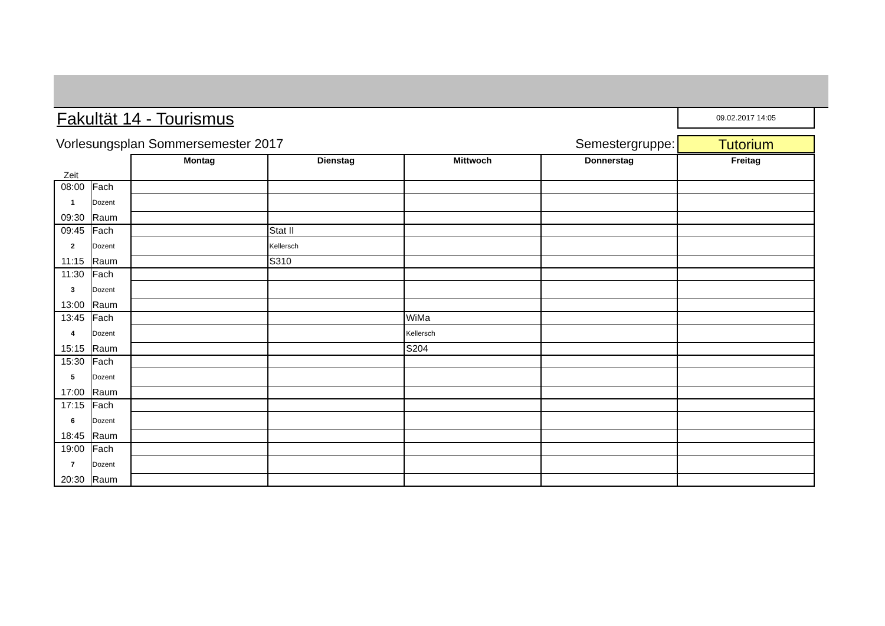Fakultät 14 - Tourismus
09.02.2017 14:05
Vorlesungsplan Sommersemester 2017
Semestergruppe:
Tutorium
| Zeit | | Montag | Dienstag | Mittwoch | Donnerstag | Freitag |
| 08:00 | Fach | | | | | |
| 1 | Dozent | | | | | |
| 09:30 | Raum | | | | | |
| 09:45 | Fach | | Stat II | | | |
| 2 | Dozent | | Kellersch | | | |
| 11:15 | Raum | | S310 | | | |
| 11:30 | Fach | | | | | |
| 3 | Dozent | | | | | |
| 13:00 | Raum | | | | | |
| 13:45 | Fach | | | WiMa | | |
| 4 | Dozent | | | Kellersch | | |
| 15:15 | Raum | | | S204 | | |
| 15:30 | Fach | | | | | |
| 5 | Dozent | | | | | |
| 17:00 | Raum | | | | | |
| 17:15 | Fach | | | | | |
| 6 | Dozent | | | | | |
| 18:45 | Raum | | | | | |
| 19:00 | Fach | | | | | |
| 7 | Dozent | | | | | |
| 20:30 | Raum | | | | | |